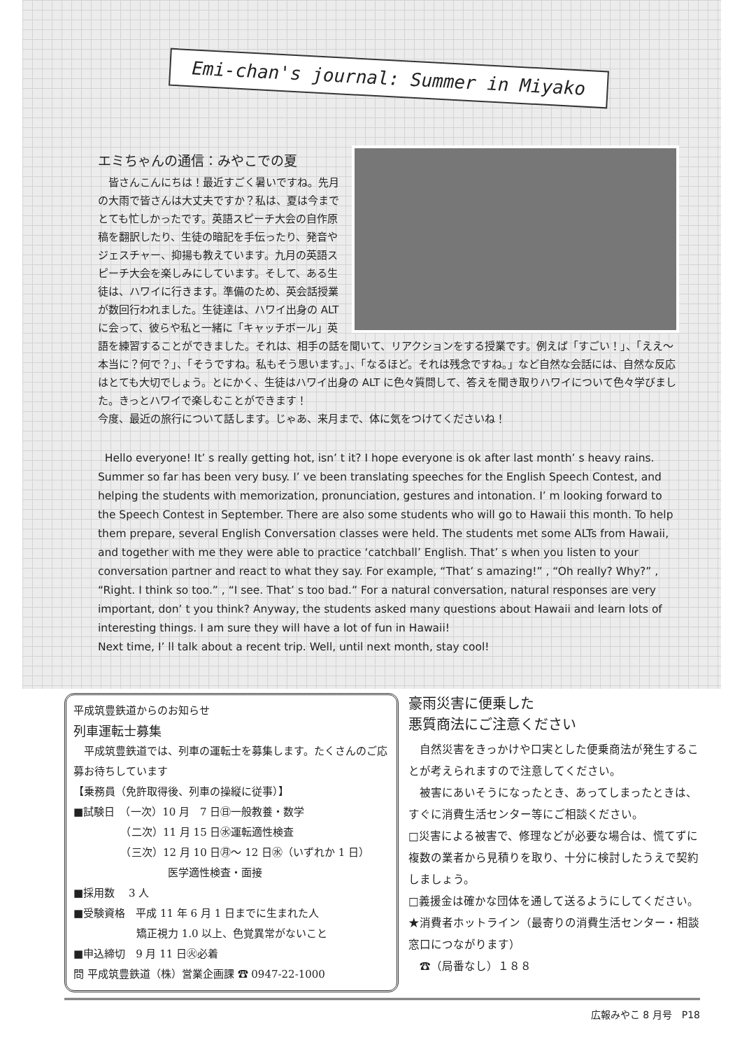Emi-chan's journal: Summer in Miyako
エミちゃんの通信：みやこでの夏
　皆さんこんにちは！最近すごく暑いですね。先月の大雨で皆さんは大丈夫ですか？私は、夏は今までとても忙しかったです。英語スピーチ大会の自作原稿を翻訳したり、生徒の暗記を手伝ったり、発音やジェスチャー、抑揚も教えています。九月の英語スピーチ大会を楽しみにしています。そして、ある生徒は、ハワイに行きます。準備のため、英会話授業が数回行われました。生徒達は、ハワイ出身の ALT に会って、彼らや私と一緒に「キャッチボール」英語を練習することができました。それは、相手の話を聞いて、リアクションをする授業です。例えば「すごい！」、「ええ～本当に？何で？」、「そうですね。私もそう思います。」、「なるほど。それは残念ですね。」など自然な会話には、自然な反応はとても大切でしょう。とにかく、生徒はハワイ出身の ALT に色々質問して、答えを聞き取りハワイについて色々学びました。きっとハワイで楽しむことができます！
今度、最近の旅行について話します。じゃあ、来月まで、体に気をつけてくださいね！
Hello everyone! It’ s really getting hot, isn’ t it? I hope everyone is ok after last month’ s heavy rains. Summer so far has been very busy. I’ ve been translating speeches for the English Speech Contest, and helping the students with memorization, pronunciation, gestures and intonation. I’ m looking forward to the Speech Contest in September. There are also some students who will go to Hawaii this month. To help them prepare, several English Conversation classes were held. The students met some ALTs from Hawaii, and together with me they were able to practice ‘catchball’ English. That’ s when you listen to your conversation partner and react to what they say. For example, “That’ s amazing!” , “Oh really? Why?” , “Right. I think so too.” , “I see. That’ s too bad.” For a natural conversation, natural responses are very important, don’ t you think? Anyway, the students asked many questions about Hawaii and learn lots of interesting things. I am sure they will have a lot of fun in Hawaii!
Next time, I’ ll talk about a recent trip. Well, until next month, stay cool!
平成筑豊鉄道からのお知らせ
列車運転士募集
　平成筑豊鉄道では、列車の運転士を募集します。たくさんのご応募お待ちしています
【乗務員（免許取得後、列車の操縦に従事）】
■試験日　（一次）10 月　7 日㊐一般教養・数学
　　　　　（二次）11 月 15 日㊌運転適性検査
　　　　　（三次）12 月 10 日㊊～ 12 日㊌（いずれか 1 日）
　　　　　　　　　医学適性検査・面接
■採用数　 3 人
■受験資格　平成 11 年 6 月 1 日までに生まれた人
　　　　　　矯正視力 1.0 以上、色覚異常がないこと
■申込締切　9 月 11 日㊋必着
問 平成筑豊鉄道（株）営業企画課 ☎ 0947-22-1000
豪雨災害に便乗した
悪質商法にご注意ください
　自然災害をきっかけや口実とした便乗商法が発生することが考えられますので注意してください。
　被害にあいそうになったとき、あってしまったときは、すぐに消費生活センター等にご相談ください。
□災害による被害で、修理などが必要な場合は、慌てずに複数の業者から見積りを取り、十分に検討したうえで契約しましょう。
□義援金は確かな団体を通して送るようにしてください。
★消費者ホットライン（最寄りの消費生活センター・相談窓口につながります）
　☎（局番なし）１８８
広報みやこ 8 月号　P18